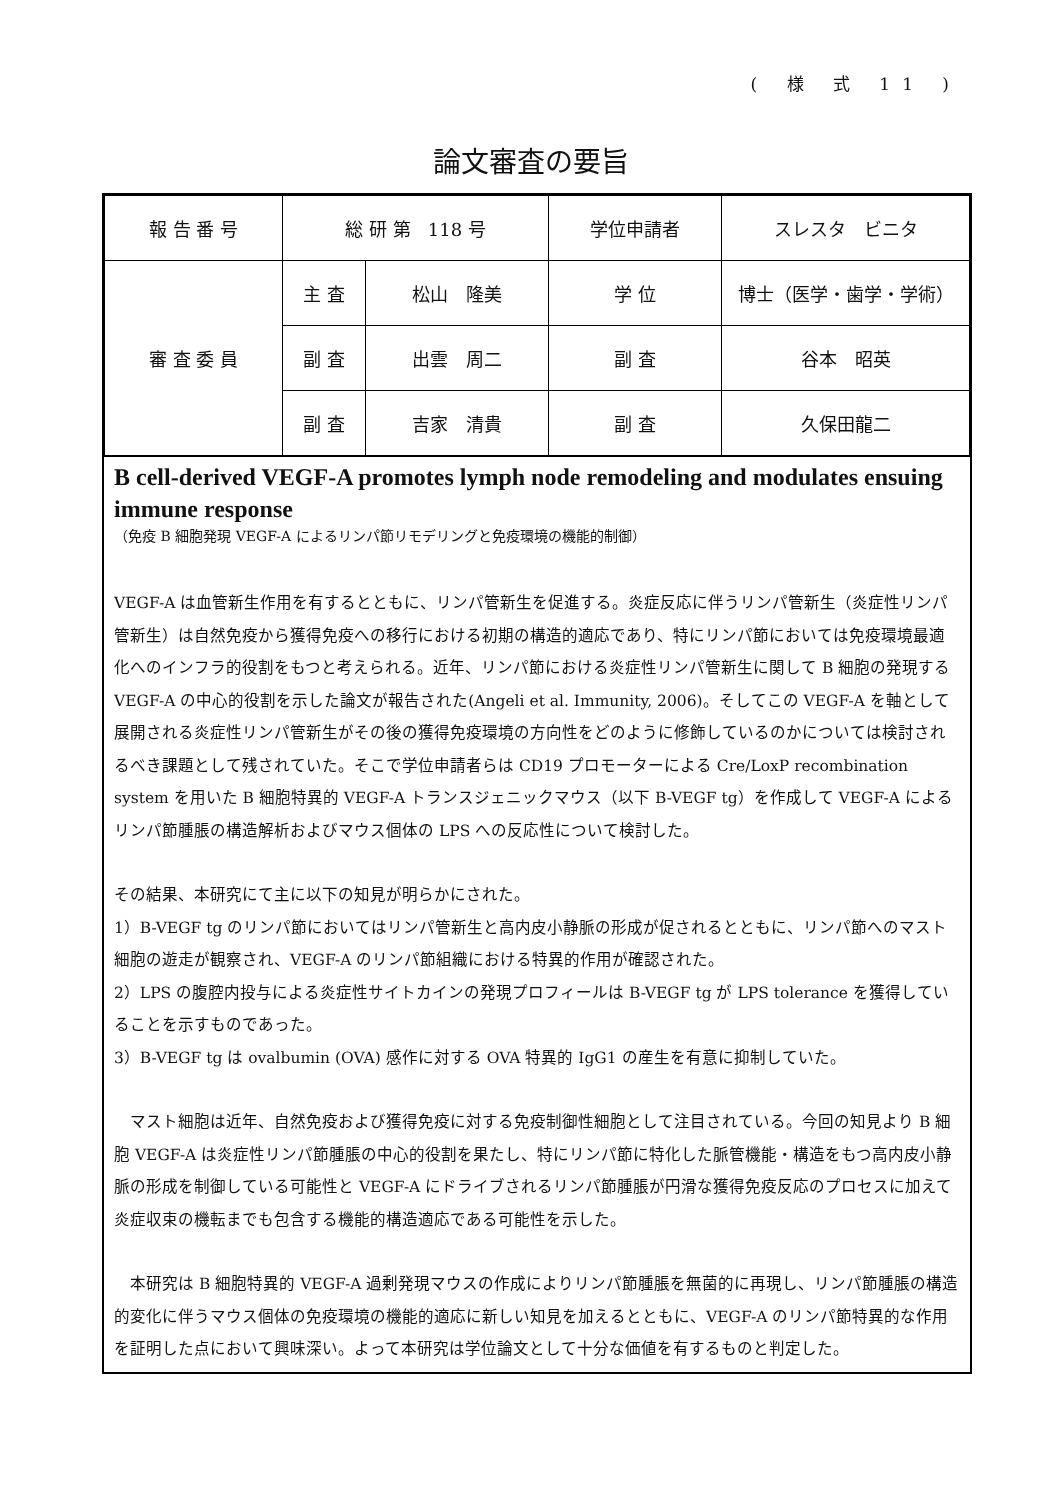( 様 式 11 )
論文審査の要旨
| 報 告 番 号 | 総 研 第 118 号 | | 学位申請者 | スレスタ ビニタ |
| 審 査 委 員 | 主 査 | 松山 隆美 | 学 位 | 博士（医学・歯学・学術） |
| | 副 査 | 出雲 周二 | 副 査 | 谷本 昭英 |
| | 副 査 | 吉家 清貴 | 副 査 | 久保田龍二 |
B cell-derived VEGF-A promotes lymph node remodeling and modulates ensuing immune response
（免疫 B 細胞発現 VEGF-A によるリンパ節リモデリングと免疫環境の機能的制御）
VEGF-A は血管新生作用を有するとともに、リンパ管新生を促進する。炎症反応に伴うリンパ管新生（炎症性リンパ管新生）は自然免疫から獲得免疫への移行における初期の構造的適応であり、特にリンパ節においては免疫環境最適化へのインフラ的役割をもつと考えられる。近年、リンパ節における炎症性リンパ管新生に関して B 細胞の発現する VEGF-A の中心的役割を示した論文が報告された(Angeli et al. Immunity, 2006)。そしてこの VEGF-A を軸として展開される炎症性リンパ管新生がその後の獲得免疫環境の方向性をどのように修飾しているのかについては検討されるべき課題として残されていた。そこで学位申請者らは CD19 プロモーターによる Cre/LoxP recombination system を用いた B 細胞特異的 VEGF-A トランスジェニックマウス（以下 B-VEGF tg）を作成して VEGF-A によるリンパ節腫脹の構造解析およびマウス個体の LPS への反応性について検討した。
その結果、本研究にて主に以下の知見が明らかにされた。
1）B-VEGF tg のリンパ節においてはリンパ管新生と高内皮小静脈の形成が促されるとともに、リンパ節へのマスト細胞の遊走が観察され、VEGF-A のリンパ節組織における特異的作用が確認された。
2）LPS の腹腔内投与による炎症性サイトカインの発現プロフィールは B-VEGF tg が LPS tolerance を獲得していることを示すものであった。
3）B-VEGF tg は ovalbumin (OVA) 感作に対する OVA 特異的 IgG1 の産生を有意に抑制していた。
　マスト細胞は近年、自然免疫および獲得免疫に対する免疫制御性細胞として注目されている。今回の知見より B 細胞 VEGF-A は炎症性リンパ節腫脹の中心的役割を果たし、特にリンパ節に特化した脈管機能・構造をもつ高内皮小静脈の形成を制御している可能性と VEGF-A にドライブされるリンパ節腫脹が円滑な獲得免疫反応のプロセスに加えて炎症収束の機転までも包含する機能的構造適応である可能性を示した。
　本研究は B 細胞特異的 VEGF-A 過剰発現マウスの作成によりリンパ節腫脹を無菌的に再現し、リンパ節腫脹の構造的変化に伴うマウス個体の免疫環境の機能的適応に新しい知見を加えるとともに、VEGF-A のリンパ節特異的な作用を証明した点において興味深い。よって本研究は学位論文として十分な価値を有するものと判定した。